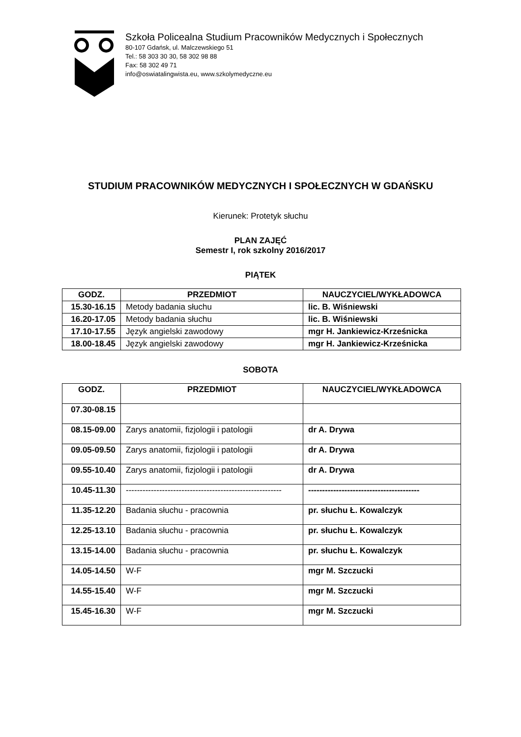Szkoła Policealna Studium Pracowników Medycznych i Społecznych
80-107 Gdańsk, ul. Malczewskiego 51
Tel.: 58 303 30 30, 58 302 98 88
Fax: 58 302 49 71
info@oswiatalingwista.eu, www.szkolymedyczne.eu
STUDIUM PRACOWNIKÓW MEDYCZNYCH I SPOŁECZNYCH W GDAŃSKU
Kierunek: Protetyk słuchu
PLAN ZAJĘĆ
Semestr I, rok szkolny 2016/2017
PIĄTEK
| GODZ. | PRZEDMIOT | NAUCZYCIEL/WYKŁADOWCA |
| --- | --- | --- |
| 15.30-16.15 | Metody badania słuchu | lic. B. Wiśniewski |
| 16.20-17.05 | Metody badania słuchu | lic. B. Wiśniewski |
| 17.10-17.55 | Język angielski zawodowy | mgr H. Jankiewicz-Krześnicka |
| 18.00-18.45 | Język angielski zawodowy | mgr H. Jankiewicz-Krześnicka |
SOBOTA
| GODZ. | PRZEDMIOT | NAUCZYCIEL/WYKŁADOWCA |
| --- | --- | --- |
| 07.30-08.15 | | |
| 08.15-09.00 | Zarys anatomii, fizjologii i patologii | dr A. Drywa |
| 09.05-09.50 | Zarys anatomii, fizjologii i patologii | dr A. Drywa |
| 09.55-10.40 | Zarys anatomii, fizjologii i patologii | dr A. Drywa |
| 10.45-11.30 | -------------------------------------------------------- | ---------------------------------------- |
| 11.35-12.20 | Badania słuchu - pracownia | pr. słuchu Ł. Kowalczyk |
| 12.25-13.10 | Badania słuchu - pracownia | pr. słuchu Ł. Kowalczyk |
| 13.15-14.00 | Badania słuchu - pracownia | pr. słuchu Ł. Kowalczyk |
| 14.05-14.50 | W-F | mgr M. Szczucki |
| 14.55-15.40 | W-F | mgr M. Szczucki |
| 15.45-16.30 | W-F | mgr M. Szczucki |